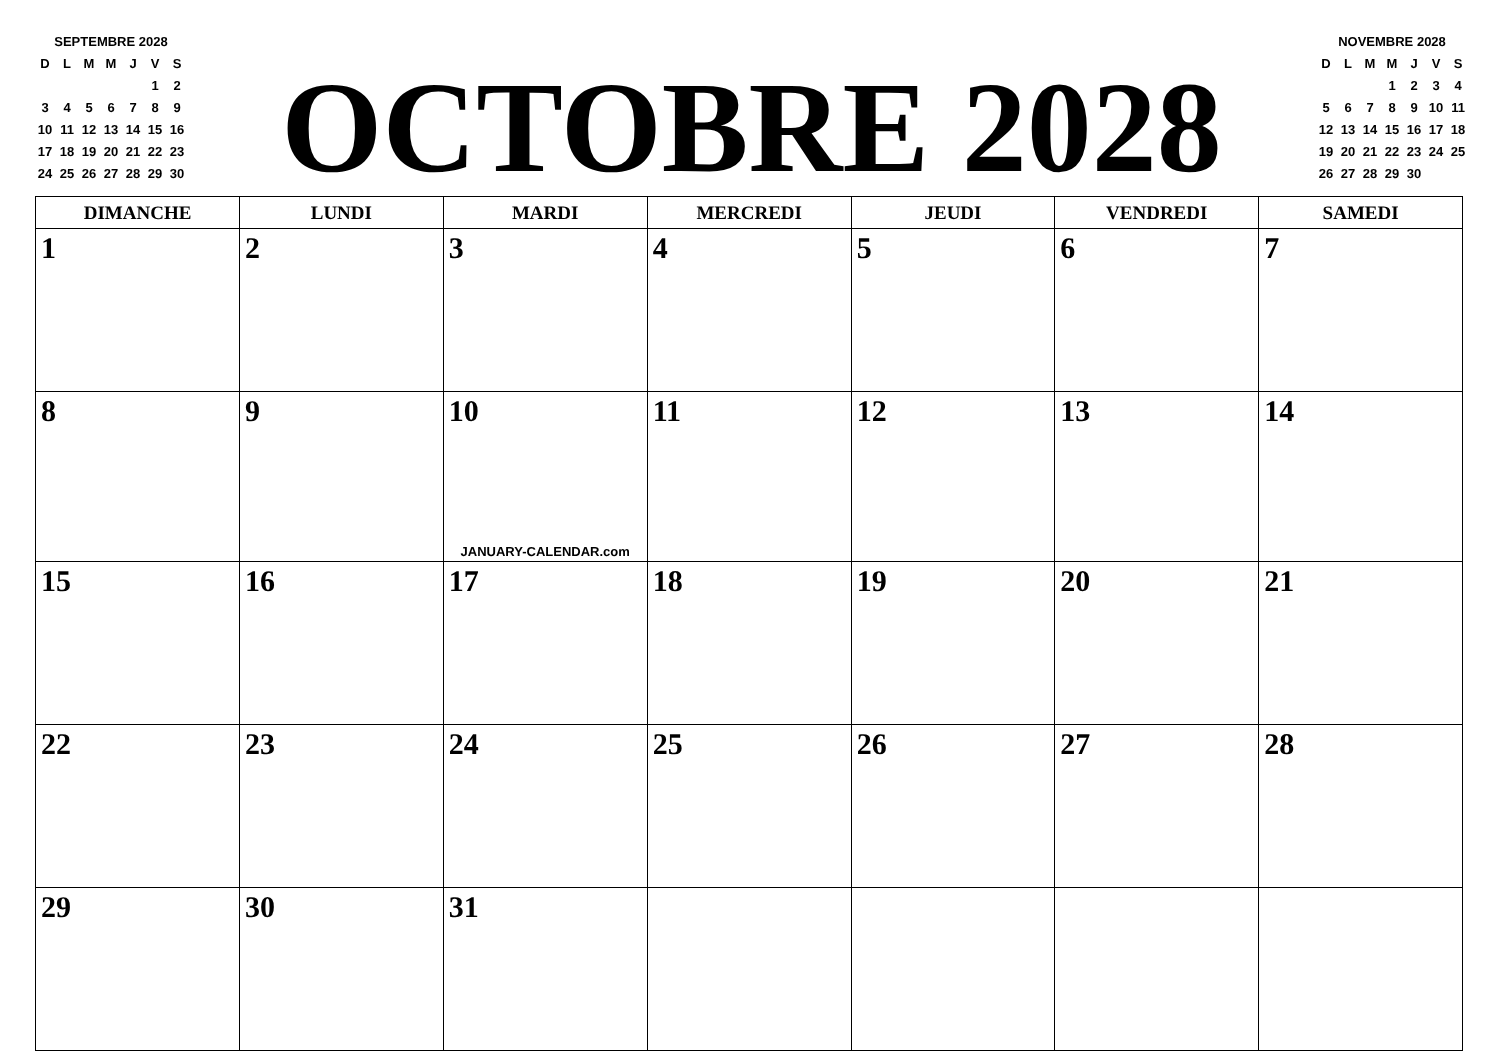SEPTEMBRE 2028
| D | L | M | M | J | V | S |
| | | | | | 1 | 2 |
| 3 | 4 | 5 | 6 | 7 | 8 | 9 |
| 10 | 11 | 12 | 13 | 14 | 15 | 16 |
| 17 | 18 | 19 | 20 | 21 | 22 | 23 |
| 24 | 25 | 26 | 27 | 28 | 29 | 30 |
OCTOBRE 2028
NOVEMBRE 2028
| D | L | M | M | J | V | S |
| | | | 1 | 2 | 3 | 4 |
| 5 | 6 | 7 | 8 | 9 | 10 | 11 |
| 12 | 13 | 14 | 15 | 16 | 17 | 18 |
| 19 | 20 | 21 | 22 | 23 | 24 | 25 |
| 26 | 27 | 28 | 29 | 30 | | |
| DIMANCHE | LUNDI | MARDI | MERCREDI | JEUDI | VENDREDI | SAMEDI |
| --- | --- | --- | --- | --- | --- | --- |
| 1 | 2 | 3 | 4 | 5 | 6 | 7 |
| 8 | 9 | 10 JANUARY-CALENDAR.com | 11 | 12 | 13 | 14 |
| 15 | 16 | 17 | 18 | 19 | 20 | 21 |
| 22 | 23 | 24 | 25 | 26 | 27 | 28 |
| 29 | 30 | 31 | | | | |